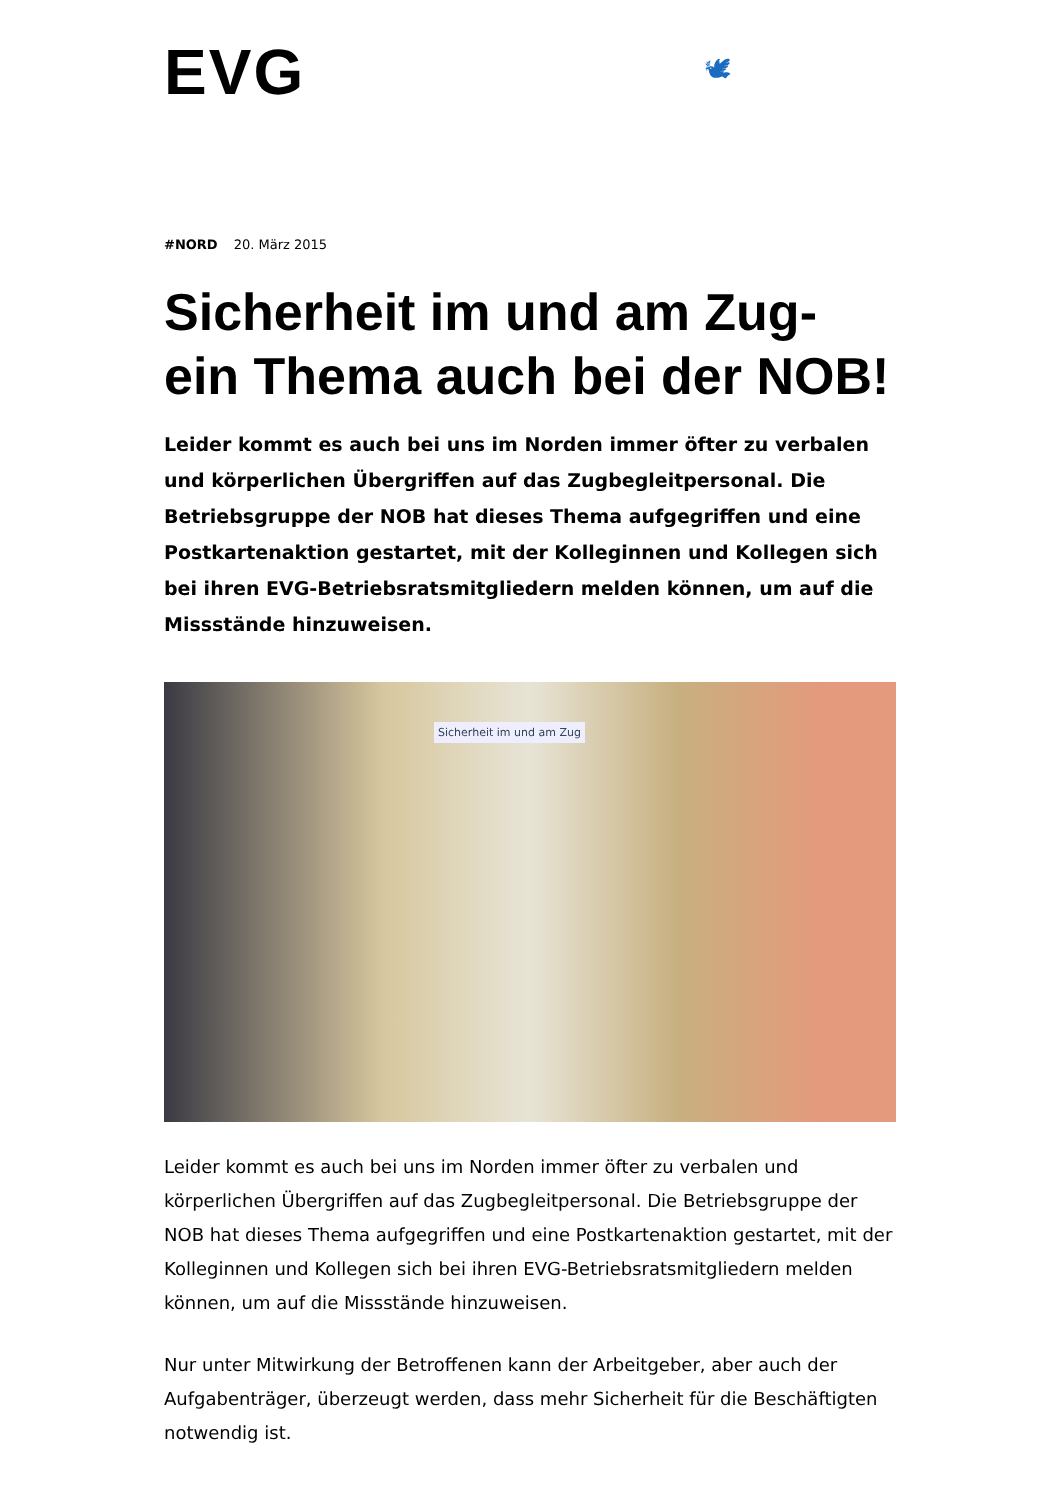EVG
🕊
#NORD 20. März 2015
Sicherheit im und am Zug-
ein Thema auch bei der NOB!
Leider kommt es auch bei uns im Norden immer öfter zu verbalen und körperlichen Übergriffen auf das Zugbegleitpersonal. Die Betriebsgruppe der NOB hat dieses Thema aufgegriffen und eine Postkartenaktion gestartet, mit der Kolleginnen und Kollegen sich bei ihren EVG-Betriebsratsmitgliedern melden können, um auf die Missstände hinzuweisen.
Sicherheit im und am Zug
Leider kommt es auch bei uns im Norden immer öfter zu verbalen und körperlichen Übergriffen auf das Zugbegleitpersonal. Die Betriebsgruppe der NOB hat dieses Thema aufgegriffen und eine Postkartenaktion gestartet, mit der Kolleginnen und Kollegen sich bei ihren EVG-Betriebsratsmitgliedern melden können, um auf die Missstände hinzuweisen.
Nur unter Mitwirkung der Betroffenen kann der Arbeitgeber, aber auch der Aufgabenträger, überzeugt werden, dass mehr Sicherheit für die Beschäftigten notwendig ist.